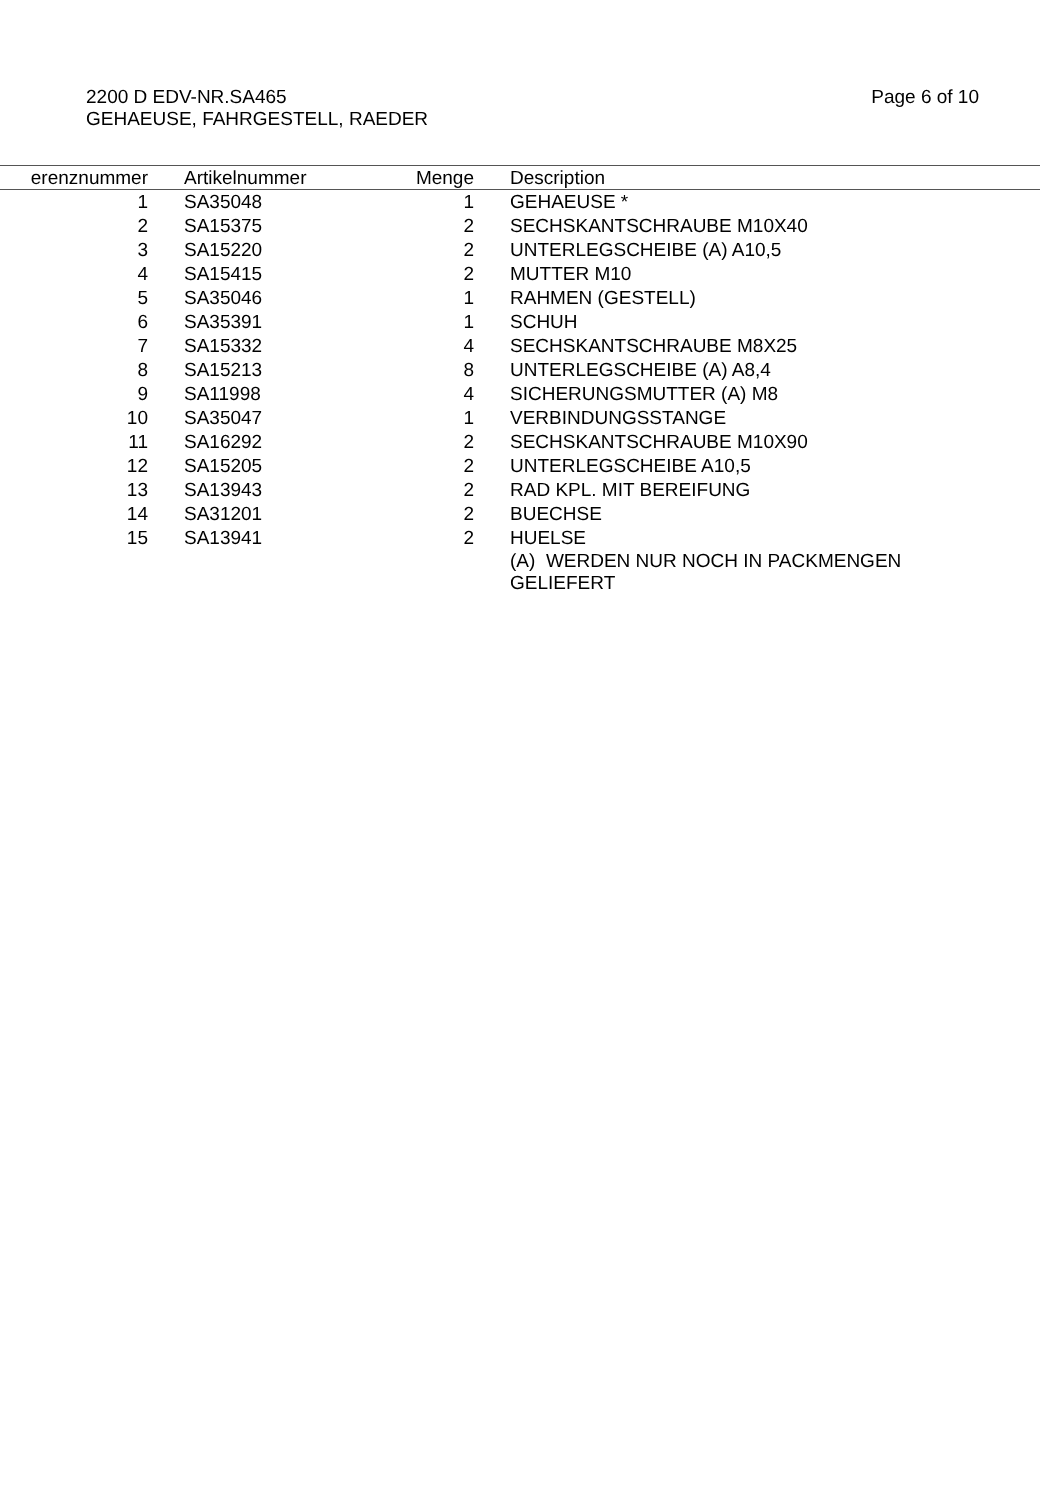2200 D EDV-NR.SA465
GEHAEUSE, FAHRGESTELL, RAEDER
Page 6 of 10
| erenznummer | | Artikelnummer | Menge | | Description |
| --- | --- | --- | --- | --- | --- |
| 1 | | SA35048 | 1 | | GEHAEUSE * |
| 2 | | SA15375 | 2 | | SECHSKANTSCHRAUBE M10X40 |
| 3 | | SA15220 | 2 | | UNTERLEGSCHEIBE (A) A10,5 |
| 4 | | SA15415 | 2 | | MUTTER M10 |
| 5 | | SA35046 | 1 | | RAHMEN (GESTELL) |
| 6 | | SA35391 | 1 | | SCHUH |
| 7 | | SA15332 | 4 | | SECHSKANTSCHRAUBE M8X25 |
| 8 | | SA15213 | 8 | | UNTERLEGSCHEIBE (A) A8,4 |
| 9 | | SA11998 | 4 | | SICHERUNGSMUTTER (A) M8 |
| 10 | | SA35047 | 1 | | VERBINDUNGSSTANGE |
| 11 | | SA16292 | 2 | | SECHSKANTSCHRAUBE M10X90 |
| 12 | | SA15205 | 2 | | UNTERLEGSCHEIBE A10,5 |
| 13 | | SA13943 | 2 | | RAD KPL. MIT BEREIFUNG |
| 14 | | SA31201 | 2 | | BUECHSE |
| 15 | | SA13941 | 2 | | HUELSE |
| | | | | | (A) WERDEN NUR NOCH IN PACKMENGEN GELIEFERT |